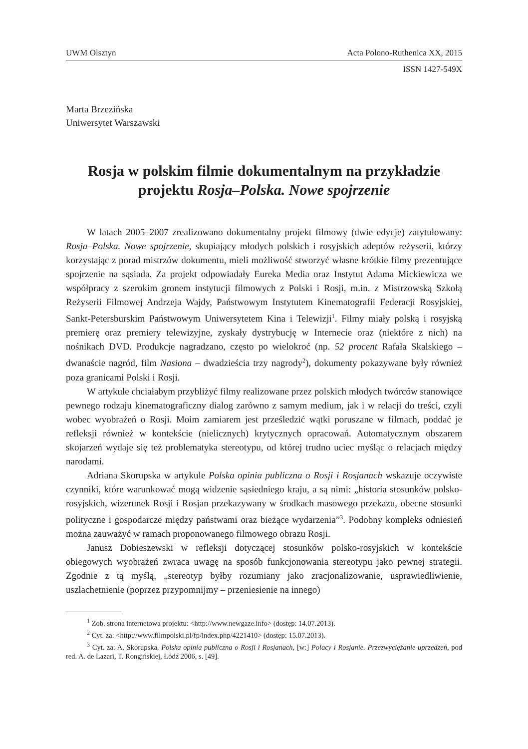UWM Olsztyn Acta Polono-Ruthenica XX, 2015
ISSN 1427-549X
Marta Brzezińska
Uniwersytet Warszawski
Rosja w polskim filmie dokumentalnym na przykładzie projektu Rosja–Polska. Nowe spojrzenie
W latach 2005–2007 zrealizowano dokumentalny projekt filmowy (dwie edycje) zatytułowany: Rosja–Polska. Nowe spojrzenie, skupiający młodych polskich i rosyjskich adeptów reżyserii, którzy korzystając z porad mistrzów dokumentu, mieli możliwość stworzyć własne krótkie filmy prezentujące spojrzenie na sąsiada. Za projekt odpowiadały Eureka Media oraz Instytut Adama Mickiewicza we współpracy z szerokim gronem instytucji filmowych z Polski i Rosji, m.in. z Mistrzowską Szkołą Reżyserii Filmowej Andrzeja Wajdy, Państwowym Instytutem Kinematografii Federacji Rosyjskiej, Sankt-Petersburskim Państwowym Uniwersytetem Kina i Telewizji<sup>1</sup>. Filmy miały polską i rosyjską premierę oraz premiery telewizyjne, zyskały dystrybucję w Internecie oraz (niektóre z nich) na nośnikach DVD. Produkcje nagradzano, często po wielokroć (np. 52 procent Rafała Skalskiego – dwanaście nagród, film Nasiona – dwadzieścia trzy nagrody<sup>2</sup>), dokumenty pokazywane były również poza granicami Polski i Rosji.
W artykule chciałabym przybliżyć filmy realizowane przez polskich młodych twórców stanowiące pewnego rodzaju kinematograficzny dialog zarówno z samym medium, jak i w relacji do treści, czyli wobec wyobrażeń o Rosji. Moim zamiarem jest prześledzić wątki poruszane w filmach, poddać je refleksji również w kontekście (nielicznych) krytycznych opracowań. Automatycznym obszarem skojarzeń wydaje się też problematyka stereotypu, od której trudno uciec myśląc o relacjach między narodami.
Adriana Skorupska w artykule Polska opinia publiczna o Rosji i Rosjanach wskazuje oczywiste czynniki, które warunkować mogą widzenie sąsiedniego kraju, a są nimi: „historia stosunków polsko-rosyjskich, wizerunek Rosji i Rosjan przekazywany w środkach masowego przekazu, obecne stosunki polityczne i gospodarcze między państwami oraz bieżące wydarzenia”<sup>3</sup>. Podobny kompleks odniesień można zauważyć w ramach proponowanego filmowego obrazu Rosji.
Janusz Dobieszewski w refleksji dotyczącej stosunków polsko-rosyjskich w kontekście obiegowych wyobrażeń zwraca uwagę na sposób funkcjonowania stereotypu jako pewnej strategii. Zgodnie z tą myślą, „stereotyp byłby rozumiany jako zracjonalizowanie, usprawiedliwienie, uszlachetnienie (poprzez przypomnijmy – przeniesienie na innego)
<sup>1</sup> Zob. strona internetowa projektu: <http://www.newgaze.info> (dostęp: 14.07.2013).
<sup>2</sup> Cyt. za: <http://www.filmpolski.pl/fp/index.php/4221410> (dostęp: 15.07.2013).
<sup>3</sup> Cyt. za: A. Skorupska, Polska opinia publiczna o Rosji i Rosjanach, [w:] Polacy i Rosjanie. Przezwyciężanie uprzedzeń, pod red. A. de Lazari, T. Rongińskiej, Łódź 2006, s. [49].